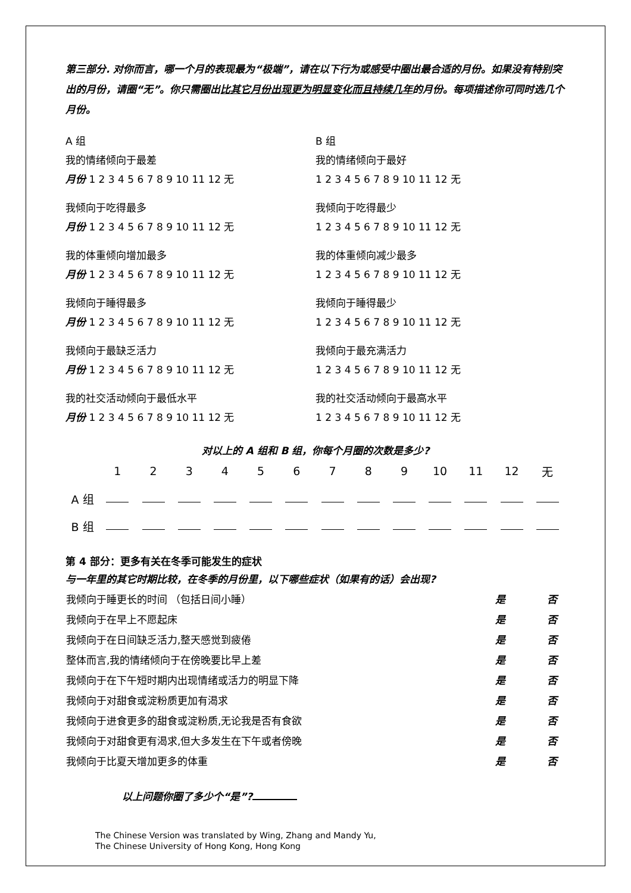第三部分. 对你而言，哪一个月的表现最为“极端”，请在以下行为或感受中圈出最合适的月份。如果没有特别突出的月份，请圈“无”。你只需圈出比其它月份出现更为明显变化而且持续几年的月份。每项描述你可同时选几个月份。
A 组
我的情绪倾向于最差
月份 1 2 3 4 5 6 7 8 9 10 11 12 无
我倾向于吃得最多
月份 1 2 3 4 5 6 7 8 9 10 11 12 无
我的体重倾向增加最多
月份 1 2 3 4 5 6 7 8 9 10 11 12 无
我倾向于睡得最多
月份 1 2 3 4 5 6 7 8 9 10 11 12 无
我倾向于最缺乏活力
月份 1 2 3 4 5 6 7 8 9 10 11 12 无
我的社交活动倾向于最低水平
月份 1 2 3 4 5 6 7 8 9 10 11 12 无
B 组
我的情绪倾向于最好
1 2 3 4 5 6 7 8 9 10 11 12 无
我倾向于吃得最少
1 2 3 4 5 6 7 8 9 10 11 12 无
我的体重倾向减少最多
1 2 3 4 5 6 7 8 9 10 11 12 无
我倾向于睡得最少
1 2 3 4 5 6 7 8 9 10 11 12 无
我倾向于最充满活力
1 2 3 4 5 6 7 8 9 10 11 12 无
我的社交活动倾向于最高水平
1 2 3 4 5 6 7 8 9 10 11 12 无
对以上的 A 组和 B 组，你每个月圈的次数是多少?
| | 1 | 2 | 3 | 4 | 5 | 6 | 7 | 8 | 9 | 10 | 11 | 12 | 无 |
| A 组 | | | | | | | | | | | | | |
| B 组 | | | | | | | | | | | | | |
第 4 部分：更多有关在冬季可能发生的症状
与一年里的其它时期比较，在冬季的月份里，以下哪些症状（如果有的话）会出现?
| 我倾向于睡更长的时间 （包括日间小睡） | 是 | 否 |
| 我倾向于在早上不愿起床 | 是 | 否 |
| 我倾向于在日间缺乏活力,整天感觉到疲倦 | 是 | 否 |
| 整体而言,我的情绪倾向于在傍晚要比早上差 | 是 | 否 |
| 我倾向于在下午短时期内出现情绪或活力的明显下降 | 是 | 否 |
| 我倾向于对甜食或淀粉质更加有渴求 | 是 | 否 |
| 我倾向于进食更多的甜食或淀粉质,无论我是否有食欲 | 是 | 否 |
| 我倾向于对甜食更有渴求,但大多发生在下午或者傍晚 | 是 | 否 |
| 我倾向于比夏天增加更多的体重 | 是 | 否 |
以上问题你圈了多少个“是”?
The Chinese Version was translated by Wing, Zhang and Mandy Yu,
The Chinese University of Hong Kong, Hong Kong